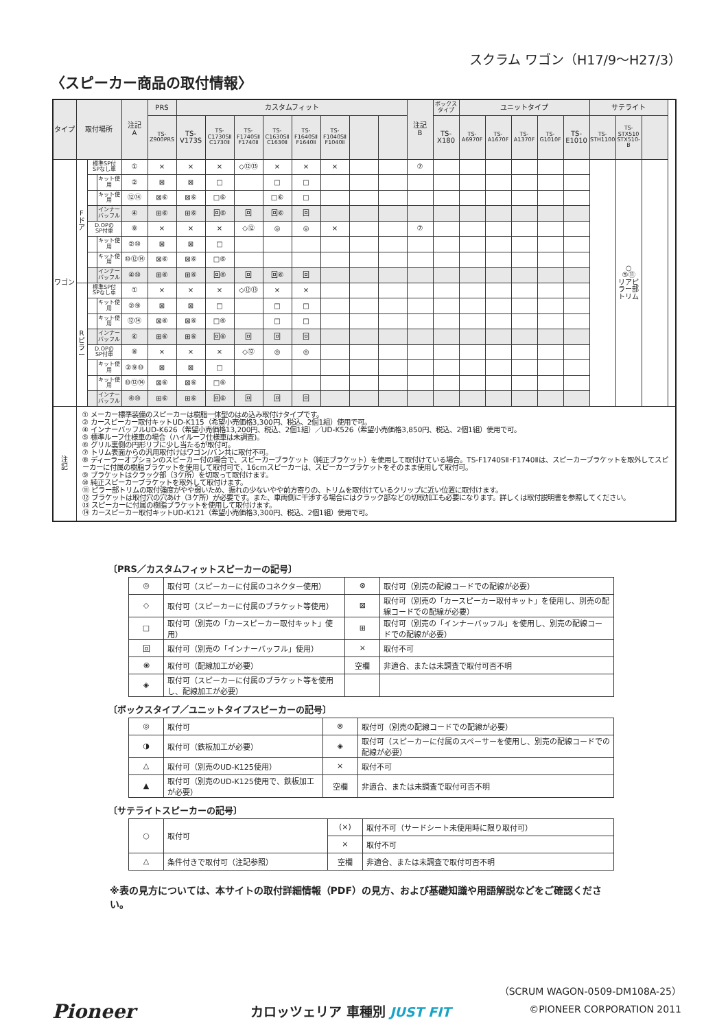スクラム ワゴン（H17/9〜H27/3）
〈スピーカー商品の取付情報〉
| タイプ | 取付場所 | | | 注記 A | PRS | カスタムフィット | | | | | | | | 注記 B | ボックス タイプ | ユニットタイプ | | | | | サテライト | | |
| --- | --- | --- | --- | --- | --- | --- | --- | --- | --- | --- | --- | --- | --- | --- | --- | --- | --- | --- | --- | --- | --- | --- | --- |
| | | | | | TS- Z900PRS | TS- V173S | TS- C1730SⅡ C1730Ⅱ | TS- F1740SⅡ F1740Ⅱ | TS- C1630SⅡ C1630Ⅱ | TS- F1640SⅡ F1640Ⅱ | TS- F1040SⅡ F1040Ⅱ | | | | TS- X180 | TS- A6970F | TS- A1670F | TS- A1370F | TS- G1010F | TS- E1010 | TS- STH1100 | TS- STX510 STX510-B | |
| ワゴン | F ド ア | 標準SP付 SPなし車 | | ① | × | × | × | ◇⑫⑬ | × | × | × | | | ⑦ | | | | | | | | ○ ⑤⑪ リアピ ラー部 トリム | |
| | | | キット使用 | ② | ⊠ | ⊠ | □ | | □ | □ | | | | | | | | | | | | | |
| | | | キット使用 | ⑫⑭ | ⊠⑥ | ⊠⑥ | □⑥ | | □⑥ | □ | | | | | | | | | | | | | |
| | | | インナーバッフル | ④ | ⊞⑥ | ⊞⑥ | 回⑥ | 回 | 回⑥ | 回 | | | | | | | | | | | | | |
| | | D.OPの SP付車 | | ⑧ | × | × | × | ◇⑫ | ◎ | ◎ | × | | | ⑦ | | | | | | | | | |
| | | | キット使用 | ②⑩ | ⊠ | ⊠ | □ | | | | | | | | | | | | | | | | |
| | | | キット使用 | ⑩⑫⑭ | ⊠⑥ | ⊠⑥ | □⑥ | | | | | | | | | | | | | | | | |
| | | | インナーバッフル | ④⑩ | ⊞⑥ | ⊞⑥ | 回⑥ | 回 | 回⑥ | 回 | | | | | | | | | | | | | |
| | R ピ ラ ー | 標準SP付 SPなし車 | | ① | × | × | × | ◇⑫⑬ | × | × | | | | | | | | | | | | | |
| | | | キット使用 | ②⑨ | ⊠ | ⊠ | □ | | □ | □ | | | | | | | | | | | | | |
| | | | キット使用 | ⑫⑭ | ⊠⑥ | ⊠⑥ | □⑥ | | □ | □ | | | | | | | | | | | | | |
| | | | インナーバッフル | ④ | ⊞⑥ | ⊞⑥ | 回⑥ | 回 | 回 | 回 | | | | | | | | | | | | | |
| | | D.OPの SP付車 | | ⑧ | × | × | × | ◇⑫ | ◎ | ◎ | | | | | | | | | | | | | |
| | | | キット使用 | ②⑨⑩ | ⊠ | ⊠ | □ | | | | | | | | | | | | | | | | |
| | | | キット使用 | ⑩⑫⑭ | ⊠⑥ | ⊠⑥ | □⑥ | | | | | | | | | | | | | | | | |
| | | | インナーバッフル | ④⑩ | ⊞⑥ | ⊞⑥ | 回⑥ | 回 | 回 | 回 | | | | | | | | | | | | | |
| 注 記 | ① メーカー標準装備のスピーカーは樹脂一体型のはめ込み取付けタイプです。 ② カースピーカー取付キットUD-K115（希望小売価格3,300円、税込、2個1組）使用で可。 ④ インナーバッフルUD-K626（希望小売価格13,200円、税込、2個1組）／UD-K526（希望小売価格3,850円、税込、2個1組）使用で可。 ⑤ 標準ルーフ仕様車の場合（ハイルーフ仕様車は未調査)。 ⑥ グリル裏側の円形リブに少し当たるが取付可。 ⑦ トリム表面からの汎用取付けはワゴン/バン共に取付不可。 ⑧ ディーラーオプションのスピーカー付の場合で、スピーカーブラケット（純正ブラケット）を使用して取付けている場合。TS-F1740SⅡ･F1740Ⅱは、スピーカーブラケットを取外してスピーカーに付属の樹脂ブラケットを使用して取付可で、16cmスピーカーは、スピーカーブラケットをそのまま使用して取付可。 ⑨ ブラケットはクラック部（3ケ所）を切取って取付けます。 ⑩ 純正スピーカーブラケットを取外して取付けます。 ⑪ ピラー部トリムの取付強度がやや弱いため、振れの少ないやや前方寄りの、トリムを取付けているクリップに近い位置に取付けます。 ⑫ ブラケットは取付穴の穴あけ（3ケ所）が必要です。また、車両側に干渉する場合にはクラック部などの切取加工も必要になります。詳しくは取付説明書を参照してください。 ⑬ スピーカーに付属の樹脂ブラケットを使用して取付けます。 ⑭ カースピーカー取付キットUD-K121（希望小売価格3,300円、税込、2個1組）使用で可。 | | | | | | | | | | | | | | | | | | | | | | |
〔PRS／カスタムフィットスピーカーの記号〕
| ◎ | 取付可（スピーカーに付属のコネクター使用） | ⊗ | 取付可（別売の配線コードでの配線が必要） |
| ◇ | 取付可（スピーカーに付属のブラケット等使用） | ⊠ | 取付可（別売の「カースピーカー取付キット」を使用し、別売の配線コードでの配線が必要） |
| □ | 取付可（別売の「カースピーカー取付キット」使用） | ⊞ | 取付可（別売の「インナーバッフル」を使用し、別売の配線コードでの配線が必要） |
| 回 | 取付可（別売の「インナーバッフル」使用） | × | 取付不可 |
| ⦿ | 取付可（配線加工が必要） | 空欄 | 非適合、または未調査で取付可否不明 |
| ◈ | 取付可（スピーカーに付属のブラケット等を使用し、配線加工が必要） | | |
〔ボックスタイプ／ユニットタイプスピーカーの記号〕
| ◎ | 取付可 | ⊗ | 取付可（別売の配線コードでの配線が必要） |
| ◑ | 取付可（鉄板加工が必要） | ◈ | 取付可（スピーカーに付属のスペーサーを使用し、別売の配線コードでの配線が必要） |
| △ | 取付可（別売のUD-K125使用） | × | 取付不可 |
| ▲ | 取付可（別売のUD-K125使用で、鉄板加工が必要） | 空欄 | 非適合、または未調査で取付可否不明 |
〔サテライトスピーカーの記号〕
| ○ | 取付可 | (×) | 取付不可（サードシート未使用時に限り取付可） |
| | | × | 取付不可 |
| △ | 条件付きで取付可（注記参照） | 空欄 | 非適合、または未調査で取付可否不明 |
※表の見方については、本サイトの取付詳細情報（PDF）の見方、および基礎知識や用語解説などをご確認ください。
Pioneer カロッツェリア 車種別 JUST FIT
（SCRUM WAGON-0509-DM108A-25）
©PIONEER CORPORATION 2011